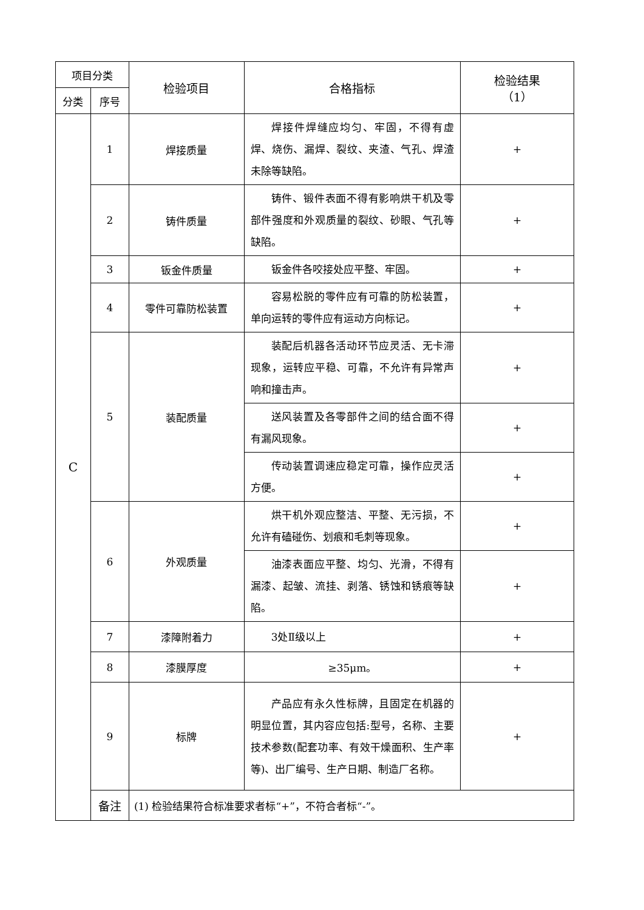| 项目分类 | | 检验项目 | 合格指标 | 检验结果 （1） |
| --- | --- | --- | --- | --- |
| 分类 | 序号 | | | |
| C | 1 | 焊接质量 | 焊接件焊缝应均匀、牢固，不得有虚焊、烧伤、漏焊、裂纹、夹渣、气孔、焊渣未除等缺陷。 | + |
| | 2 | 铸件质量 | 铸件、锻件表面不得有影响烘干机及零部件强度和外观质量的裂纹、砂眼、气孔等缺陷。 | + |
| | 3 | 钣金件质量 | 钣金件各咬接处应平整、牢固。 | + |
| | 4 | 零件可靠防松装置 | 容易松脱的零件应有可靠的防松装置，单向运转的零件应有运动方向标记。 | + |
| | 5 | 装配质量 | 装配后机器各活动环节应灵活、无卡滞现象，运转应平稳、可靠，不允许有异常声响和撞击声。 | + |
| | | | 送风装置及各零部件之间的结合面不得有漏风现象。 | + |
| | | | 传动装置调速应稳定可靠，操作应灵活方便。 | + |
| | 6 | 外观质量 | 烘干机外观应整洁、平整、无污损，不允许有磕碰伤、划痕和毛刺等现象。 | + |
| | | | 油漆表面应平整、均匀、光滑，不得有漏漆、起皱、流挂、剥落、锈蚀和锈痕等缺陷。 | + |
| | 7 | 漆障附着力 | 3处Ⅱ级以上 | + |
| | 8 | 漆膜厚度 | ≥35μm。 | + |
| | 9 | 标牌 | 产品应有永久性标牌，且固定在机器的明显位置，其内容应包括:型号，名称、主要技术参数(配套功率、有效干燥面积、生产率等)、出厂编号、生产日期、制造厂名称。 | + |
| | 备注 | (1) 检验结果符合标准要求者标“+”，不符合者标“-”。 | | |